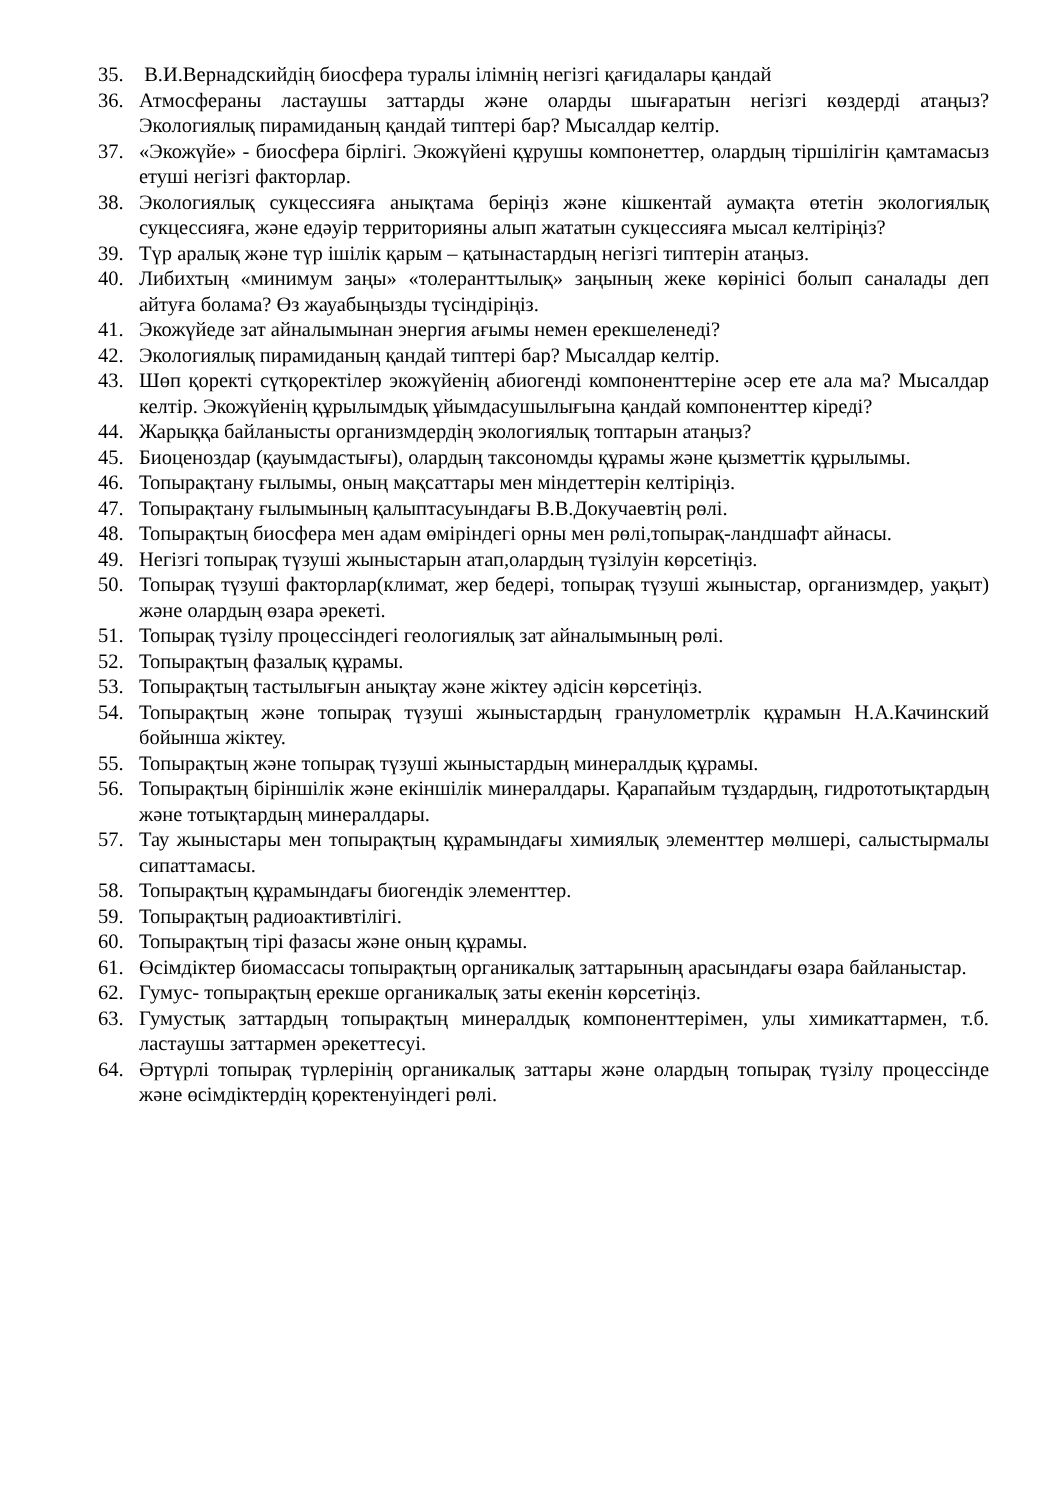35. В.И.Вернадскийдің биосфера туралы ілімнің негізгі қағидалары қандай
36. Атмосфераны ластаушы заттарды және оларды шығаратын негізгі көздерді атаңыз? Экологиялық пирамиданың қандай типтері бар? Мысалдар келтір.
37. «Экожүйе» - биосфера бірлігі. Экожүйені құрушы компонеттер, олардың тіршілігін қамтамасыз етуші негізгі факторлар.
38. Экологиялық сукцессияға анықтама беріңіз және кішкентай аумақта өтетін экологиялық сукцессияға, және едәуір территорияны алып жататын сукцессияға мысал келтіріңіз?
39. Түр аралық және түр ішілік қарым – қатынастардың негізгі типтерін атаңыз.
40. Либихтың «минимум заңы» «толеранттылық» заңының жеке көрінісі болып саналады деп айтуға болама? Өз жауабыңызды түсіндіріңіз.
41. Экожүйеде зат айналымынан энергия ағымы немен ерекшеленеді?
42. Экологиялық пирамиданың қандай типтері бар? Мысалдар келтір.
43. Шөп қоректі сүтқоректілер экожүйенің абиогенді компоненттеріне әсер ете ала ма? Мысалдар келтір. Экожүйенің құрылымдық ұйымдасушылығына қандай компоненттер кіреді?
44. Жарыққа байланысты организмдердің экологиялық топтарын атаңыз?
45. Биоценоздар (қауымдастығы), олардың таксономды құрамы және қызметтік құрылымы.
46. Топырақтану ғылымы, оның мақсаттары мен міндеттерін келтіріңіз.
47. Топырақтану ғылымының қалыптасуындағы В.В.Докучаевтің рөлі.
48. Топырақтың биосфера мен адам өміріндегі орны мен рөлі,топырақ-ландшафт айнасы.
49. Негізгі топырақ түзуші жыныстарын атап,олардың түзілуін көрсетіңіз.
50. Топырақ түзуші факторлар(климат, жер бедері, топырақ түзуші жыныстар, организмдер, уақыт) және олардың өзара әрекеті.
51. Топырақ түзілу процессіндегі геологиялық зат айналымының рөлі.
52. Топырақтың фазалық құрамы.
53. Топырақтың тастылығын анықтау және жіктеу әдісін көрсетіңіз.
54. Топырақтың және топырақ түзуші жыныстардың гранулометрлік құрамын Н.А.Качинский бойынша жіктеу.
55. Топырақтың және топырақ түзуші жыныстардың минералдық құрамы.
56. Топырақтың біріншілік және екіншілік минералдары. Қарапайым тұздардың, гидрототықтардың және тотықтардың минералдары.
57. Тау жыныстары мен топырақтың құрамындағы химиялық элементтер мөлшері, салыстырмалы сипаттамасы.
58. Топырақтың құрамындағы биогендік элементтер.
59. Топырақтың радиоактивтілігі.
60. Топырақтың тірі фазасы және оның құрамы.
61. Өсімдіктер биомассасы топырақтың органикалық заттарының арасындағы өзара байланыстар.
62. Гумус- топырақтың ерекше органикалық заты екенін көрсетіңіз.
63. Гумустық заттардың топырақтың минералдық компоненттерімен, улы химикаттармен, т.б. ластаушы заттармен әрекеттесуі.
64. Әртүрлі топырақ түрлерінің органикалық заттары және олардың топырақ түзілу процессінде және өсімдіктердің қоректенуіндегі рөлі.